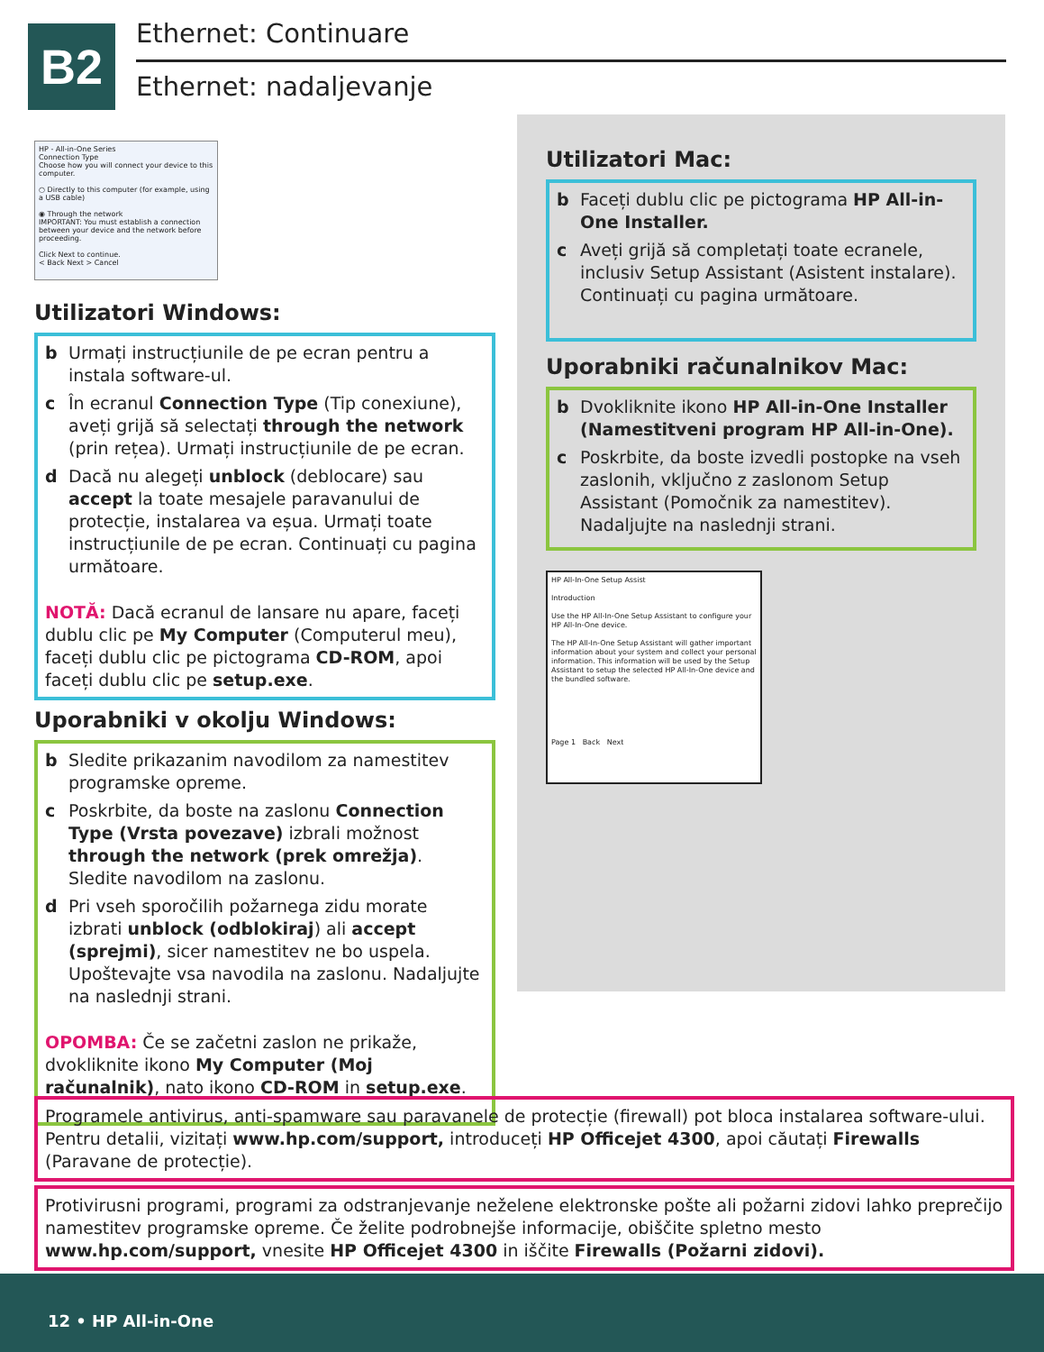B2
Ethernet: Continuare
Ethernet: nadaljevanje
HP - All-in-One Series
Connection Type
Choose how you will connect your device to this computer.
○ Directly to this computer (for example, using a USB cable)
◉ Through the network
IMPORTANT: You must establish a connection between your device and the network before proceeding.
Click Next to continue.
< Back Next > Cancel
Utilizatori Windows:
b Urmați instrucțiunile de pe ecran pentru a instala software-ul.
c În ecranul Connection Type (Tip conexiune), aveți grijă să selectați through the network (prin rețea). Urmați instrucțiunile de pe ecran.
d Dacă nu alegeți unblock (deblocare) sau accept la toate mesajele paravanului de protecție, instalarea va eșua. Urmați toate instrucțiunile de pe ecran. Continuați cu pagina următoare.
NOTĂ: Dacă ecranul de lansare nu apare, faceți dublu clic pe My Computer (Computerul meu), faceți dublu clic pe pictograma CD-ROM, apoi faceți dublu clic pe setup.exe.
Uporabniki v okolju Windows:
b Sledite prikazanim navodilom za namestitev programske opreme.
c Poskrbite, da boste na zaslonu Connection Type (Vrsta povezave) izbrali možnost through the network (prek omrežja). Sledite navodilom na zaslonu.
d Pri vseh sporočilih požarnega zidu morate izbrati unblock (odblokiraj) ali accept (sprejmi), sicer namestitev ne bo uspela. Upoštevajte vsa navodila na zaslonu. Nadaljujte na naslednji strani.
OPOMBA: Če se začetni zaslon ne prikaže, dvokliknite ikono My Computer (Moj računalnik), nato ikono CD-ROM in setup.exe.
Utilizatori Mac:
b Faceți dublu clic pe pictograma HP All-in-One Installer.
c Aveți grijă să completați toate ecranele, inclusiv Setup Assistant (Asistent instalare). Continuați cu pagina următoare.
Uporabniki računalnikov Mac:
b Dvokliknite ikono HP All-in-One Installer (Namestitveni program HP All-in-One).
c Poskrbite, da boste izvedli postopke na vseh zaslonih, vključno z zaslonom Setup Assistant (Pomočnik za namestitev). Nadaljujte na naslednji strani.
HP All-In-One Setup Assist
Introduction
Use the HP All-In-One Setup Assistant to configure your HP All-In-One device.
The HP All-In-One Setup Assistant will gather important information about your system and collect your personal information. This information will be used by the Setup Assistant to setup the selected HP All-In-One device and the bundled software.
Page 1 Back Next
Programele antivirus, anti-spamware sau paravanele de protecție (firewall) pot bloca instalarea software-ului. Pentru detalii, vizitați www.hp.com/support, introduceți HP Officejet 4300, apoi căutați Firewalls (Paravane de protecție).
Protivirusni programi, programi za odstranjevanje neželene elektronske pošte ali požarni zidovi lahko preprečijo namestitev programske opreme. Če želite podrobnejše informacije, obiščite spletno mesto www.hp.com/support, vnesite HP Officejet 4300 in iščite Firewalls (Požarni zidovi).
12 • HP All-in-One